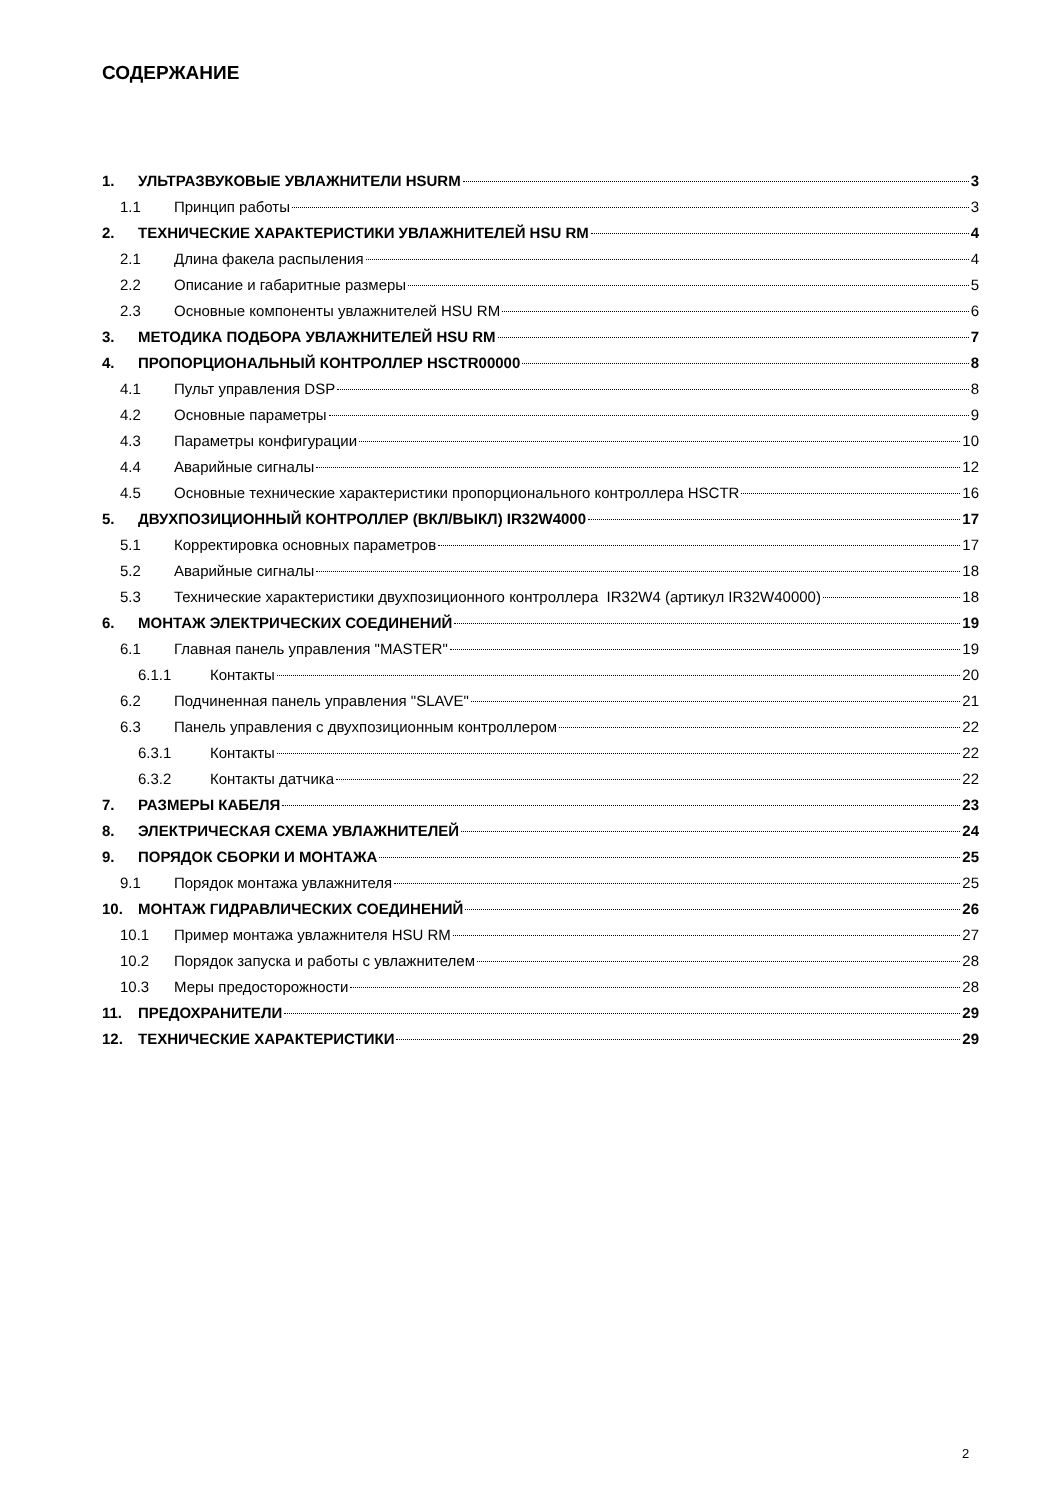СОДЕРЖАНИЕ
1. УЛЬТРАЗВУКОВЫЕ УВЛАЖНИТЕЛИ HSURM 3
1.1 Принцип работы 3
2. ТЕХНИЧЕСКИЕ ХАРАКТЕРИСТИКИ УВЛАЖНИТЕЛЕЙ HSU RM 4
2.1 Длина факела распыления 4
2.2 Описание и габаритные размеры 5
2.3 Основные компоненты увлажнителей HSU RM 6
3. МЕТОДИКА ПОДБОРА УВЛАЖНИТЕЛЕЙ HSU RM 7
4. ПРОПОРЦИОНАЛЬНЫЙ КОНТРОЛЛЕР HSCTR00000 8
4.1 Пульт управления DSP 8
4.2 Основные параметры 9
4.3 Параметры конфигурации 10
4.4 Аварийные сигналы 12
4.5 Основные технические характеристики пропорционального контроллера HSCTR 16
5. ДВУХПОЗИЦИОННЫЙ КОНТРОЛЛЕР (ВКЛ/ВЫКЛ) IR32W4000 17
5.1 Корректировка основных параметров 17
5.2 Аварийные сигналы 18
5.3 Технические характеристики двухпозиционного контроллера IR32W4 (артикул IR32W40000) 18
6. МОНТАЖ ЭЛЕКТРИЧЕСКИХ СОЕДИНЕНИЙ 19
6.1 Главная панель управления "MASTER" 19
6.1.1 Контакты 20
6.2 Подчиненная панель управления "SLAVE" 21
6.3 Панель управления с двухпозиционным контроллером 22
6.3.1 Контакты 22
6.3.2 Контакты датчика 22
7. РАЗМЕРЫ КАБЕЛЯ 23
8. ЭЛЕКТРИЧЕСКАЯ СХЕМА УВЛАЖНИТЕЛЕЙ 24
9. ПОРЯДОК СБОРКИ И МОНТАЖА 25
9.1 Порядок монтажа увлажнителя 25
10. МОНТАЖ ГИДРАВЛИЧЕСКИХ СОЕДИНЕНИЙ 26
10.1 Пример монтажа увлажнителя HSU RM 27
10.2 Порядок запуска и работы с увлажнителем 28
10.3 Меры предосторожности 28
11. ПРЕДОХРАНИТЕЛИ 29
12. ТЕХНИЧЕСКИЕ ХАРАКТЕРИСТИКИ 29
2